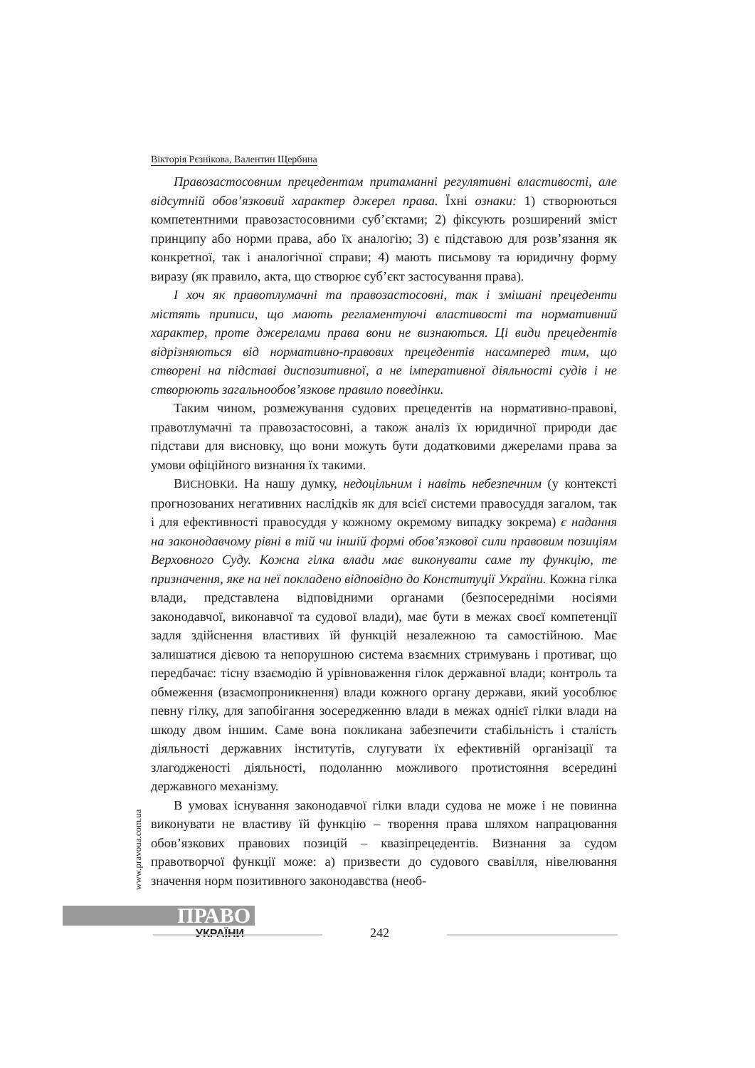Вікторія Рєзнікова, Валентин Щербина
Правозастосовним прецедентам притаманні регулятивні властивості, але відсутній обов’язковий характер джерел права. Їхні ознаки: 1) створюються компетентними правозастосовними суб’єктами; 2) фіксують розширений зміст принципу або норми права, або їх аналогію; 3) є підставою для розв’язання як конкретної, так і аналогічної справи; 4) мають письмову та юридичну форму виразу (як правило, акта, що створює суб’єкт застосування права).
І хоч як правотлумачні та правозастосовні, так і змішані прецеденти містять приписи, що мають регламентуючі властивості та нормативний характер, проте джерелами права вони не визнаються. Ці види прецедентів відрізняються від нормативно-правових прецедентів насамперед тим, що створені на підставі диспозитивної, а не імперативної діяльності судів і не створюють загальнообов’язкове правило поведінки.
Таким чином, розмежування судових прецедентів на нормативно-правові, правотлумачні та правозастосовні, а також аналіз їх юридичної природи дає підстави для висновку, що вони можуть бути додатковими джерелами права за умови офіційного визнання їх такими.
ВИСНОВКИ. На нашу думку, недоцільним і навіть небезпечним (у контексті прогнозованих негативних наслідків як для всієї системи правосуддя загалом, так і для ефективності правосуддя у кожному окремому випадку зокрема) є надання на законодавчому рівні в тій чи іншій формі обов’язкової сили правовим позиціям Верховного Суду. Кожна гілка влади має виконувати саме ту функцію, те призначення, яке на неї покладено відповідно до Конституції України. Кожна гілка влади, представлена відповідними органами (безпосередніми носіями законодавчої, виконавчої та судової влади), має бути в межах своєї компетенції задля здійснення властивих їй функцій незалежною та самостійною. Має залишатися дієвою та непорушною система взаємних стримувань і противаг, що передбачає: тісну взаємодію й урівноваження гілок державної влади; контроль та обмеження (взаємопроникнення) влади кожного органу держави, який уособлює певну гілку, для запобігання зосередженню влади в межах однієї гілки влади на шкоду двом іншим. Саме вона покликана забезпечити стабільність і сталість діяльності державних інститутів, слугувати їх ефективній організації та злагодженості діяльності, подоланню можливого протистояння всередині державного механізму.
В умовах існування законодавчої гілки влади судова не може і не повинна виконувати не властиву їй функцію – творення права шляхом напрацювання обов’язкових правових позицій – квазіпрецедентів. Визнання за судом правотворчої функції може: а) призвести до судового свавілля, нівелювання значення норм позитивного законодавства (необ-
www.pravoua.com.ua
ПРАВО
УКРАЇНИ 242